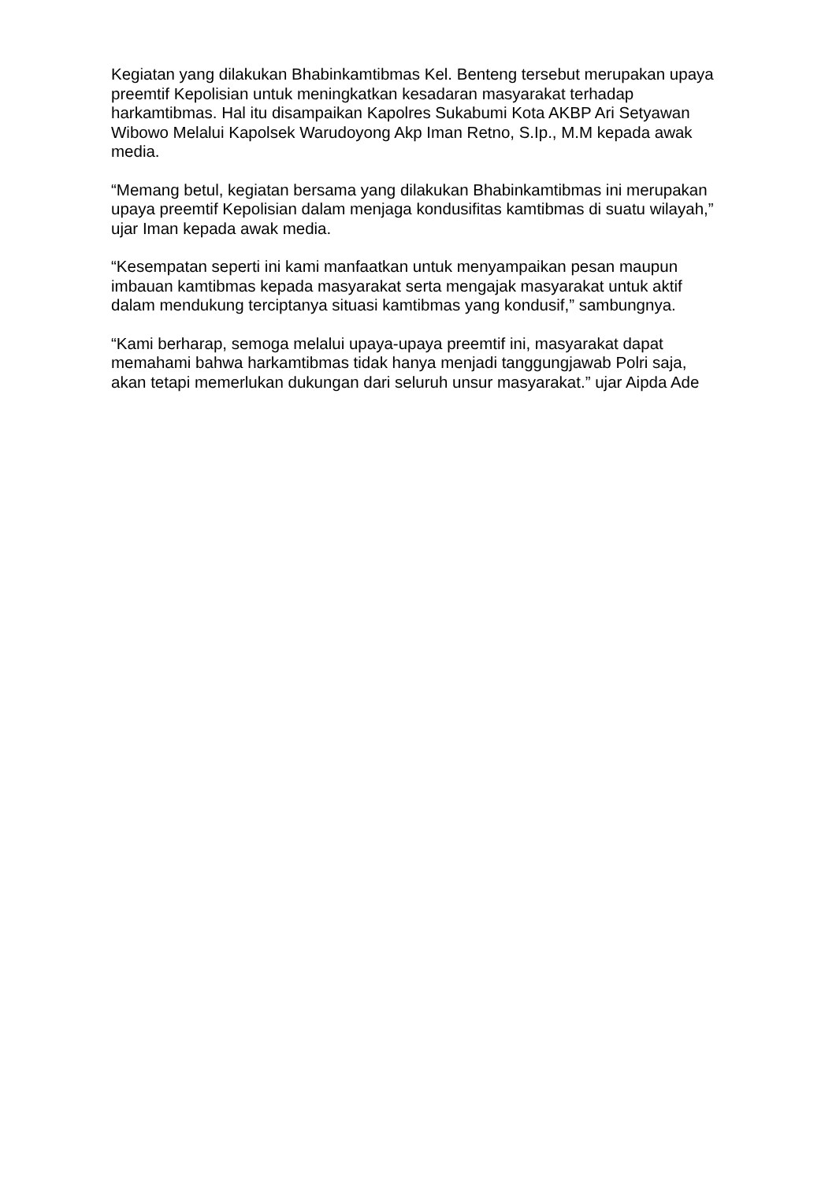Kegiatan yang dilakukan Bhabinkamtibmas Kel. Benteng tersebut merupakan upaya preemtif Kepolisian untuk meningkatkan kesadaran masyarakat terhadap harkamtibmas. Hal itu disampaikan Kapolres Sukabumi Kota AKBP Ari Setyawan Wibowo Melalui Kapolsek Warudoyong Akp Iman Retno, S.Ip., M.M kepada awak media.
“Memang betul, kegiatan bersama yang dilakukan Bhabinkamtibmas ini merupakan upaya preemtif Kepolisian dalam menjaga kondusifitas kamtibmas di suatu wilayah,” ujar Iman kepada awak media.
“Kesempatan seperti ini kami manfaatkan untuk menyampaikan pesan maupun imbauan kamtibmas kepada masyarakat serta mengajak masyarakat untuk aktif dalam mendukung terciptanya situasi kamtibmas yang kondusif,” sambungnya.
“Kami berharap, semoga melalui upaya-upaya preemtif ini, masyarakat dapat memahami bahwa harkamtibmas tidak hanya menjadi tanggungjawab Polri saja, akan tetapi memerlukan dukungan dari seluruh unsur masyarakat.” ujar Aipda Ade